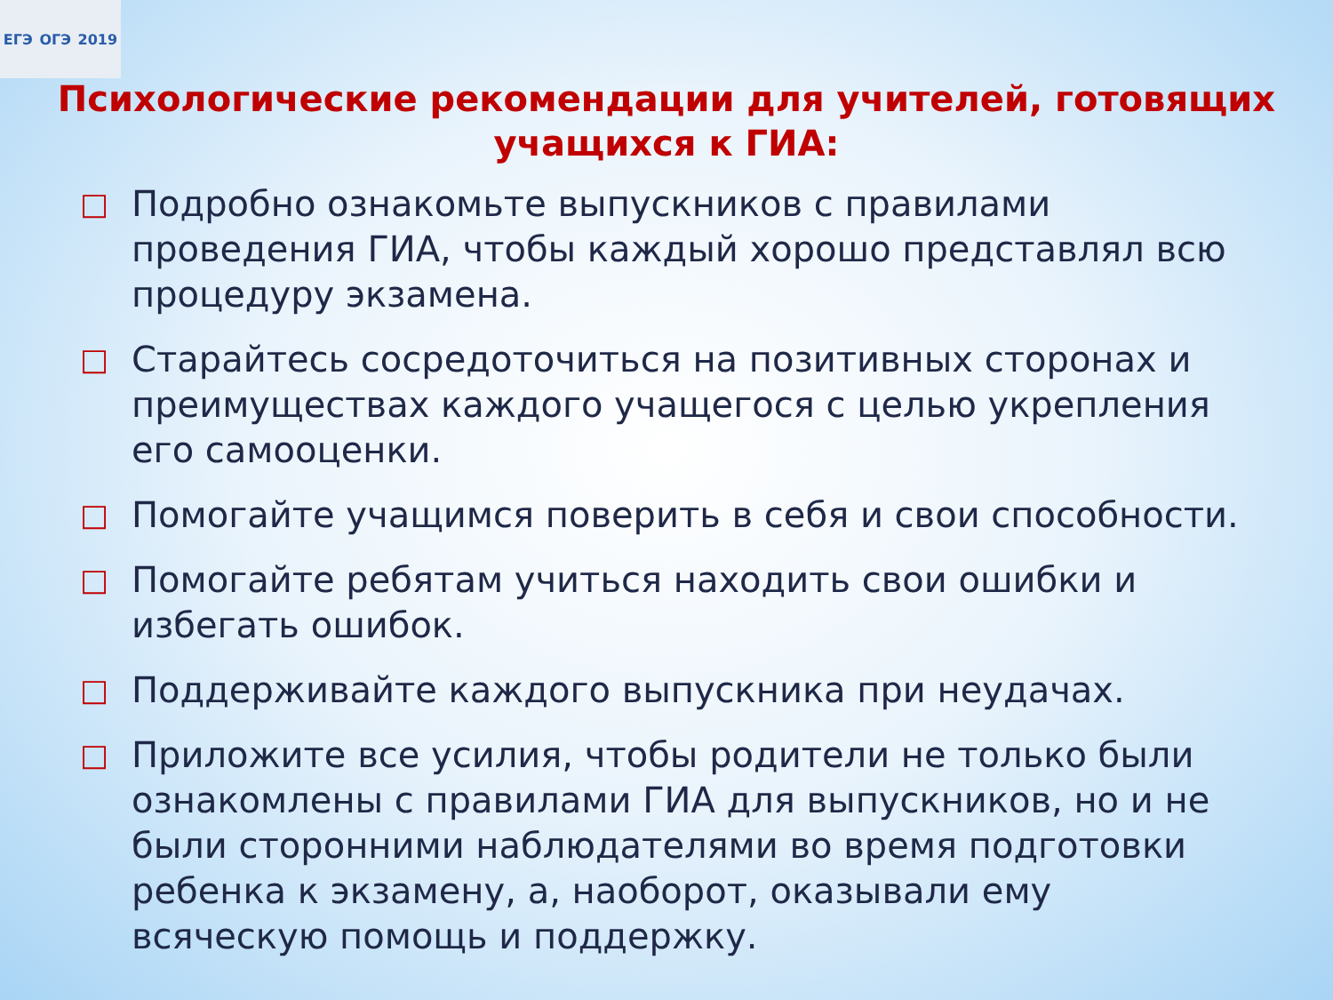ЕГЭ ОГЭ 2019
Психологические рекомендации для учителей, готовящих
учащихся к ГИА:
□ Подробно ознакомьте выпускников с правилами проведения ГИА, чтобы каждый хорошо представлял всю процедуру экзамена.
□ Старайтесь сосредоточиться на позитивных сторонах и преимуществах каждого учащегося с целью укрепления его самооценки.
□ Помогайте учащимся поверить в себя и свои способности.
□ Помогайте ребятам учиться находить свои ошибки и избегать ошибок.
□ Поддерживайте каждого выпускника при неудачах.
□ Приложите все усилия, чтобы родители не только были ознакомлены с правилами ГИА для выпускников, но и не были сторонними наблюдателями во время подготовки ребенка к экзамену, а, наоборот, оказывали ему всяческую помощь и поддержку.